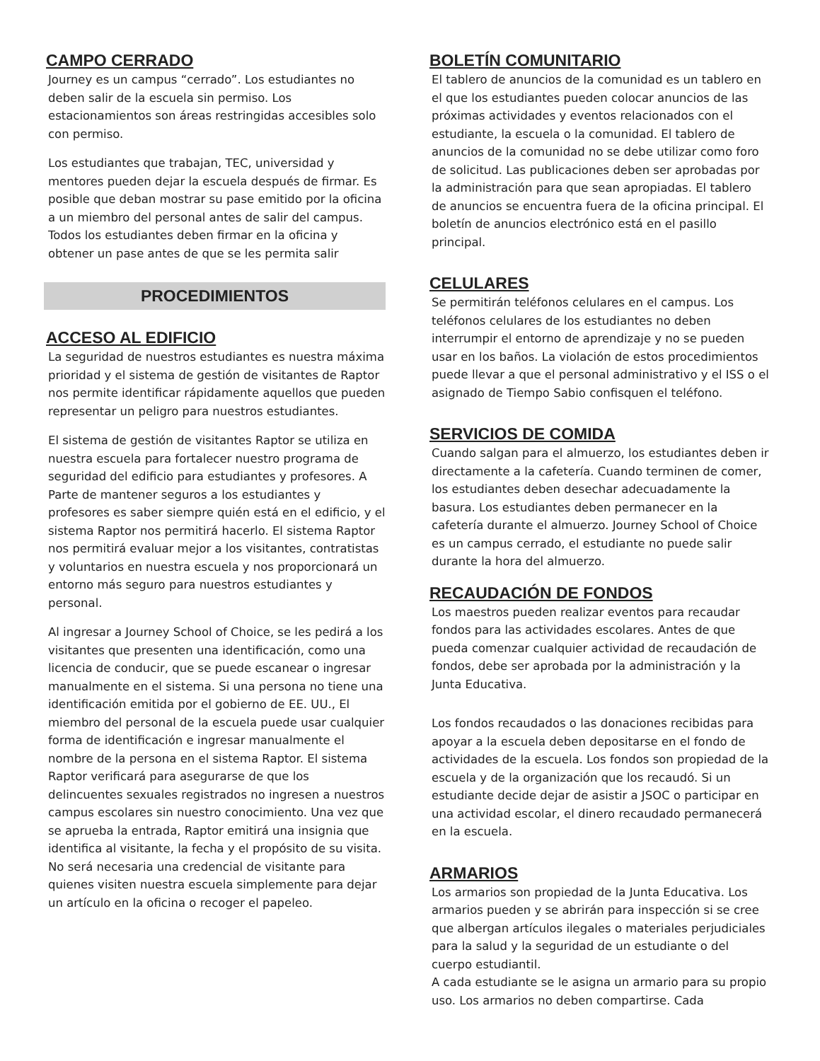CAMPO CERRADO
Journey es un campus “cerrado”. Los estudiantes no deben salir de la escuela sin permiso. Los estacionamientos son áreas restringidas accesibles solo con permiso.
Los estudiantes que trabajan, TEC, universidad y mentores pueden dejar la escuela después de firmar. Es posible que deban mostrar su pase emitido por la oficina a un miembro del personal antes de salir del campus. Todos los estudiantes deben firmar en la oficina y obtener un pase antes de que se les permita salir
PROCEDIMIENTOS
ACCESO AL EDIFICIO
La seguridad de nuestros estudiantes es nuestra máxima prioridad y el sistema de gestión de visitantes de Raptor nos permite identificar rápidamente aquellos que pueden representar un peligro para nuestros estudiantes.
El sistema de gestión de visitantes Raptor se utiliza en nuestra escuela para fortalecer nuestro programa de seguridad del edificio para estudiantes y profesores. A Parte de mantener seguros a los estudiantes y profesores es saber siempre quién está en el edificio, y el sistema Raptor nos permitirá hacerlo. El sistema Raptor nos permitirá evaluar mejor a los visitantes, contratistas y voluntarios en nuestra escuela y nos proporcionará un entorno más seguro para nuestros estudiantes y personal.
Al ingresar a Journey School of Choice, se les pedirá a los visitantes que presenten una identificación, como una licencia de conducir, que se puede escanear o ingresar manualmente en el sistema. Si una persona no tiene una identificación emitida por el gobierno de EE. UU., El miembro del personal de la escuela puede usar cualquier forma de identificación e ingresar manualmente el nombre de la persona en el sistema Raptor. El sistema Raptor verificará para asegurarse de que los delincuentes sexuales registrados no ingresen a nuestros campus escolares sin nuestro conocimiento. Una vez que se aprueba la entrada, Raptor emitirá una insignia que identifica al visitante, la fecha y el propósito de su visita. No será necesaria una credencial de visitante para quienes visiten nuestra escuela simplemente para dejar un artículo en la oficina o recoger el papeleo.
BOLETÍN COMUNITARIO
El tablero de anuncios de la comunidad es un tablero en el que los estudiantes pueden colocar anuncios de las próximas actividades y eventos relacionados con el estudiante, la escuela o la comunidad. El tablero de anuncios de la comunidad no se debe utilizar como foro de solicitud. Las publicaciones deben ser aprobadas por la administración para que sean apropiadas. El tablero de anuncios se encuentra fuera de la oficina principal. El boletín de anuncios electrónico está en el pasillo principal.
CELULARES
Se permitirán teléfonos celulares en el campus. Los teléfonos celulares de los estudiantes no deben interrumpir el entorno de aprendizaje y no se pueden usar en los baños. La violación de estos procedimientos puede llevar a que el personal administrativo y el ISS o el asignado de Tiempo Sabio confisquen el teléfono.
SERVICIOS DE COMIDA
Cuando salgan para el almuerzo, los estudiantes deben ir directamente a la cafetería. Cuando terminen de comer, los estudiantes deben desechar adecuadamente la basura. Los estudiantes deben permanecer en la cafetería durante el almuerzo. Journey School of Choice es un campus cerrado, el estudiante no puede salir durante la hora del almuerzo.
RECAUDACIÓN DE FONDOS
Los maestros pueden realizar eventos para recaudar fondos para las actividades escolares. Antes de que pueda comenzar cualquier actividad de recaudación de fondos, debe ser aprobada por la administración y la Junta Educativa.
Los fondos recaudados o las donaciones recibidas para apoyar a la escuela deben depositarse en el fondo de actividades de la escuela. Los fondos son propiedad de la escuela y de la organización que los recaudó. Si un estudiante decide dejar de asistir a JSOC o participar en una actividad escolar, el dinero recaudado permanecerá en la escuela.
ARMARIOS
Los armarios son propiedad de la Junta Educativa. Los armarios pueden y se abrirán para inspección si se cree que albergan artículos ilegales o materiales perjudiciales para la salud y la seguridad de un estudiante o del cuerpo estudiantil.
A cada estudiante se le asigna un armario para su propio uso. Los armarios no deben compartirse. Cada